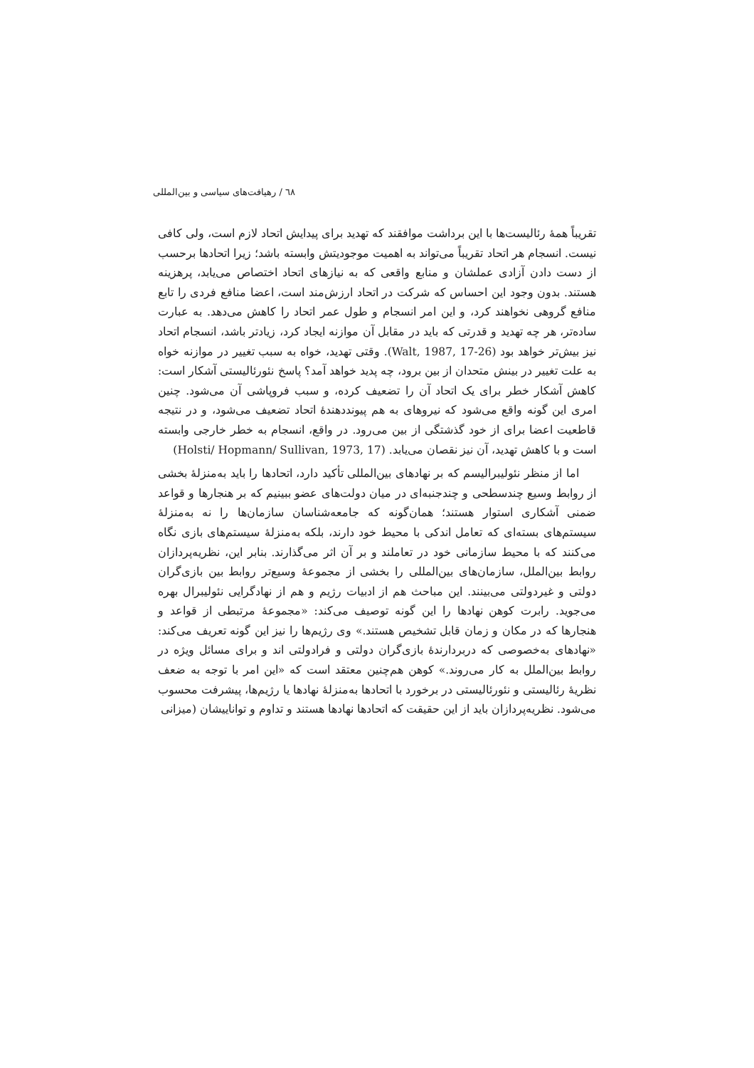٦٨ / رهیافت‌های سیاسی و بین‌المللی
تقریباً همهٔ رئالیست‌ها با این برداشت موافقند که تهدید برای پیدایش اتحاد لازم است، ولی کافی نیست. انسجام هر اتحاد تقریباً می‌تواند به اهمیت موجودیتش وابسته باشد؛ زیرا اتحادها برحسب از دست دادن آزادی عملشان و منابع واقعی که به نیازهای اتحاد اختصاص می‌یابد، پرهزینه هستند. بدون وجود این احساس که شرکت در اتحاد ارزش‌مند است، اعضا منافع فردی را تابع منافع گروهی نخواهند کرد، و این امر انسجام و طول عمر اتحاد را کاهش می‌دهد. به عبارت ساده‌تر، هر چه تهدید و قدرتی که باید در مقابل آن موازنه ایجاد کرد، زیادتر باشد، انسجام اتحاد نیز بیش‌تر خواهد بود (Walt, 1987, 17-26). وقتی تهدید، خواه به سبب تغییر در موازنه خواه به علت تغییر در بینش متحدان از بین برود، چه پدید خواهد آمد؟ پاسخ نئورئالیستی آشکار است: کاهش آشکار خطر برای یک اتحاد آن را تضعیف کرده، و سبب فروپاشی آن می‌شود. چنین امری این گونه واقع می‌شود که نیروهای به هم پیونددهندهٔ اتحاد تضعیف می‌شود، و در نتیجه قاطعیت اعضا برای از خود گذشتگی از بین می‌رود. در واقع، انسجام به خطر خارجی وابسته است و با کاهش تهدید، آن نیز نقصان می‌یابد. (Holsti/ Hopmann/ Sullivan, 1973, 17)
اما از منظر نئولیبرالیسم که بر نهادهای بین‌المللی تأکید دارد، اتحادها را باید به‌منزلهٔ بخشی از روابط وسیع چندسطحی و چندجنبه‌ای در میان دولت‌های عضو ببینیم که بر هنجارها و قواعد ضمنی آشکاری استوار هستند؛ همان‌گونه که جامعه‌شناسان سازمان‌ها را نه به‌منزلهٔ سیستم‌های بسته‌ای که تعامل اندکی با محیط خود دارند، بلکه به‌منزلهٔ سیستم‌های بازی نگاه می‌کنند که با محیط سازمانی خود در تعاملند و بر آن اثر می‌گذارند. بنابر این، نظریه‌پردازان روابط بین‌الملل، سازمان‌های بین‌المللی را بخشی از مجموعهٔ وسیع‌تر روابط بین بازی‌گران دولتی و غیردولتی می‌بینند. این مباحث هم از ادبیات رژیم و هم از نهادگرایی نئولیبرال بهره می‌جوید. رابرت کوهن نهادها را این گونه توصیف می‌کند: «مجموعهٔ مرتبطی از قواعد و هنجارها که در مکان و زمان قابل تشخیص هستند.» وی رژیم‌ها را نیز این گونه تعریف می‌کند: «نهادهای به‌خصوصی که دربردارندهٔ بازی‌گران دولتی و فرادولتی اند و برای مسائل ویژه در روابط بین‌الملل به کار می‌روند.» کوهن هم‌چنین معتقد است که «این امر با توجه به ضعف نظریهٔ رئالیستی و نئورئالیستی در برخورد با اتحادها به‌منزلهٔ نهادها یا رژیم‌ها، پیشرفت محسوب می‌شود. نظریه‌پردازان باید از این حقیقت که اتحادها نهادها هستند و تداوم و تواناییشان (میزانی